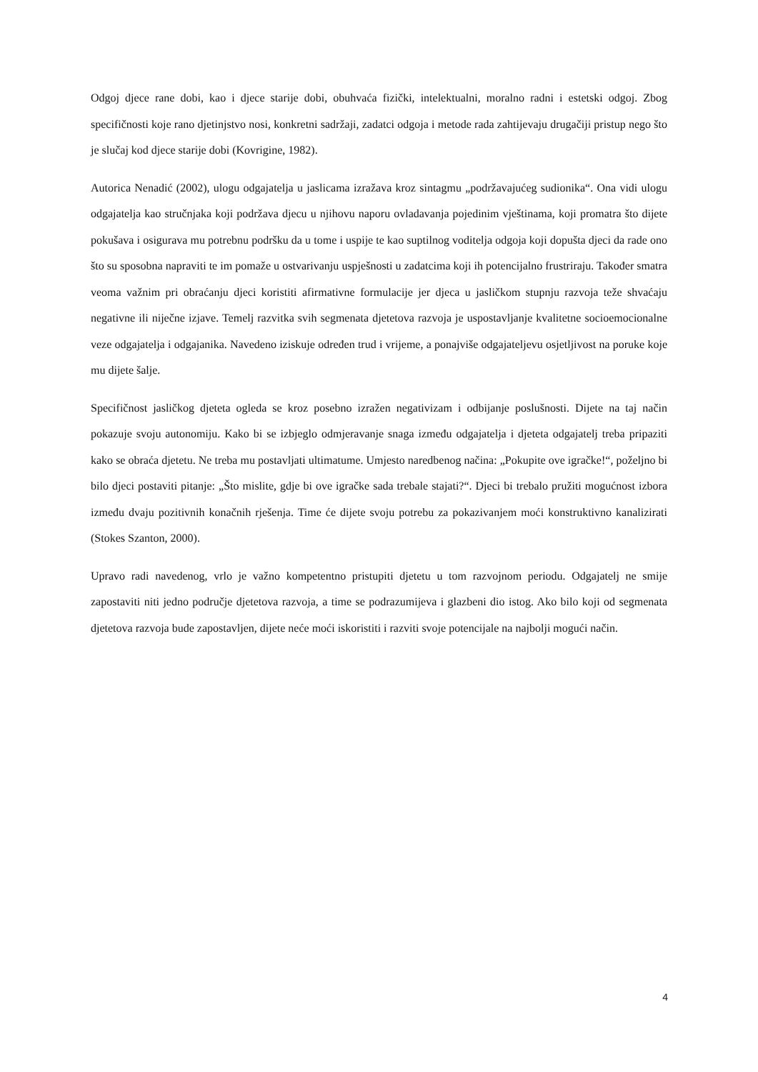Odgoj djece rane dobi, kao i djece starije dobi, obuhvaća fizički, intelektualni, moralno radni i estetski odgoj. Zbog specifičnosti koje rano djetinjstvo nosi, konkretni sadržaji, zadatci odgoja i metode rada zahtijevaju drugačiji pristup nego što je slučaj kod djece starije dobi (Kovrigine, 1982).
Autorica Nenadić (2002), ulogu odgajatelja u jaslicama izražava kroz sintagmu „podržavajućeg sudionika“. Ona vidi ulogu odgajatelja kao stručnjaka koji podržava djecu u njihovu naporu ovladavanja pojedinim vještinama, koji promatra što dijete pokušava i osigurava mu potrebnu podršku da u tome i uspije te kao suptilnog voditelja odgoja koji dopušta djeci da rade ono što su sposobna napraviti te im pomaže u ostvarivanju uspješnosti u zadatcima koji ih potencijalno frustriraju. Također smatra veoma važnim pri obraćanju djeci koristiti afirmativne formulacije jer djeca u jasličkom stupnju razvoja teže shvaćaju negativne ili niječne izjave. Temelj razvitka svih segmenata djetetova razvoja je uspostavljanje kvalitetne socioemocionalne veze odgajatelja i odgajanika. Navedeno iziskuje određen trud i vrijeme, a ponajviše odgajateljevu osjetljivost na poruke koje mu dijete šalje.
Specifičnost jasličkog djeteta ogleda se kroz posebno izražen negativizam i odbijanje poslušnosti. Dijete na taj način pokazuje svoju autonomiju. Kako bi se izbjeglo odmjeravanje snaga između odgajatelja i djeteta odgajatelj treba pripaziti kako se obraća djetetu. Ne treba mu postavljati ultimatume. Umjesto naredbenog načina: „Pokupite ove igračke!“, poželjno bi bilo djeci postaviti pitanje: „Što mislite, gdje bi ove igračke sada trebale stajati?“. Djeci bi trebalo pružiti mogućnost izbora između dvaju pozitivnih konačnih rješenja. Time će dijete svoju potrebu za pokazivanjem moći konstruktivno kanalizirati (Stokes Szanton, 2000).
Upravo radi navedenog, vrlo je važno kompetentno pristupiti djetetu u tom razvojnom periodu. Odgajatelj ne smije zapostaviti niti jedno područje djetetova razvoja, a time se podrazumijeva i glazbeni dio istog. Ako bilo koji od segmenata djetetova razvoja bude zapostavljen, dijete neće moći iskoristiti i razviti svoje potencijale na najbolji mogući način.
4